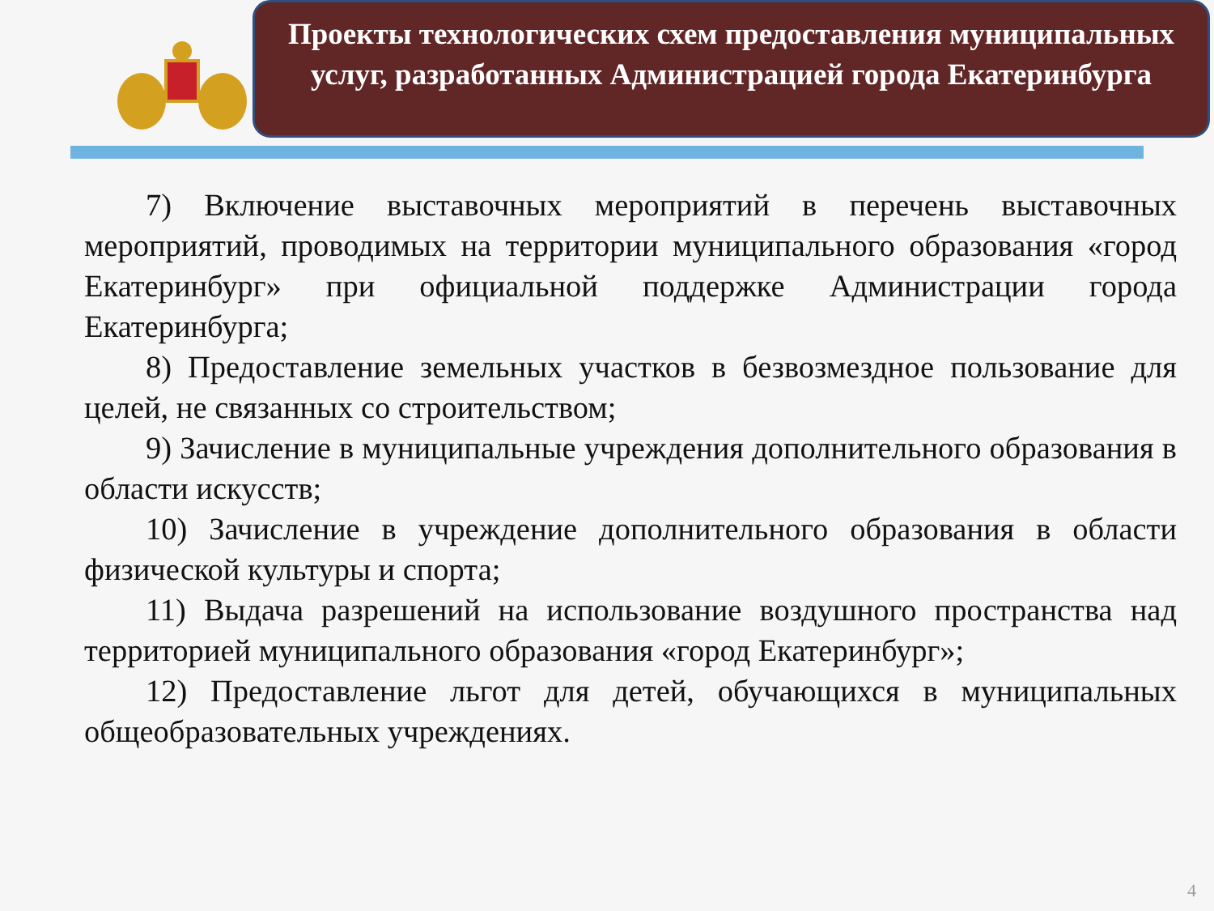Проекты технологических схем предоставления муниципальных услуг, разработанных Администрацией города Екатеринбурга
7) Включение выставочных мероприятий в перечень выставочных мероприятий, проводимых на территории муниципального образования «город Екатеринбург» при официальной поддержке Администрации города Екатеринбурга;
8) Предоставление земельных участков в безвозмездное пользование для целей, не связанных со строительством;
9) Зачисление в муниципальные учреждения дополнительного образования в области искусств;
10) Зачисление в учреждение дополнительного образования в области физической культуры и спорта;
11) Выдача разрешений на использование воздушного пространства над территорией муниципального образования «город Екатеринбург»;
12) Предоставление льгот для детей, обучающихся в муниципальных общеобразовательных учреждениях.
4